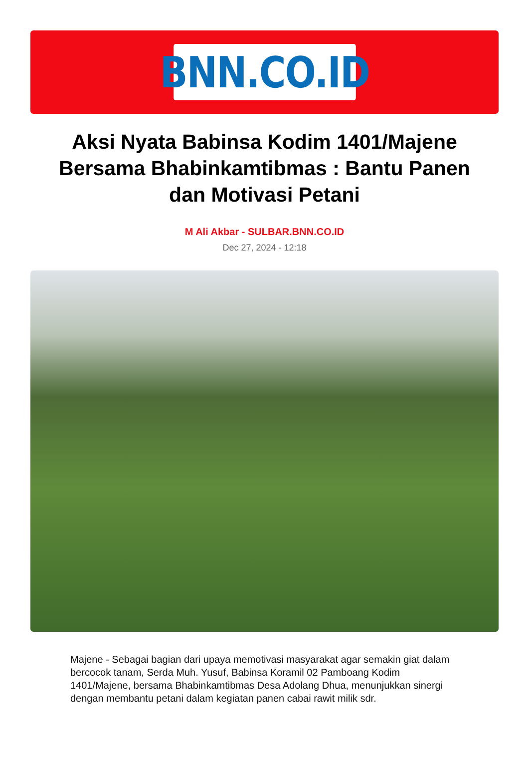BNN.CO.ID
Aksi Nyata Babinsa Kodim 1401/Majene Bersama Bhabinkamtibmas : Bantu Panen dan Motivasi Petani
M Ali Akbar - SULBAR.BNN.CO.ID
Dec 27, 2024 - 12:18
Majene - Sebagai bagian dari upaya memotivasi masyarakat agar semakin giat dalam bercocok tanam, Serda Muh. Yusuf, Babinsa Koramil 02 Pamboang Kodim 1401/Majene, bersama Bhabinkamtibmas Desa Adolang Dhua, menunjukkan sinergi dengan membantu petani dalam kegiatan panen cabai rawit milik sdr.